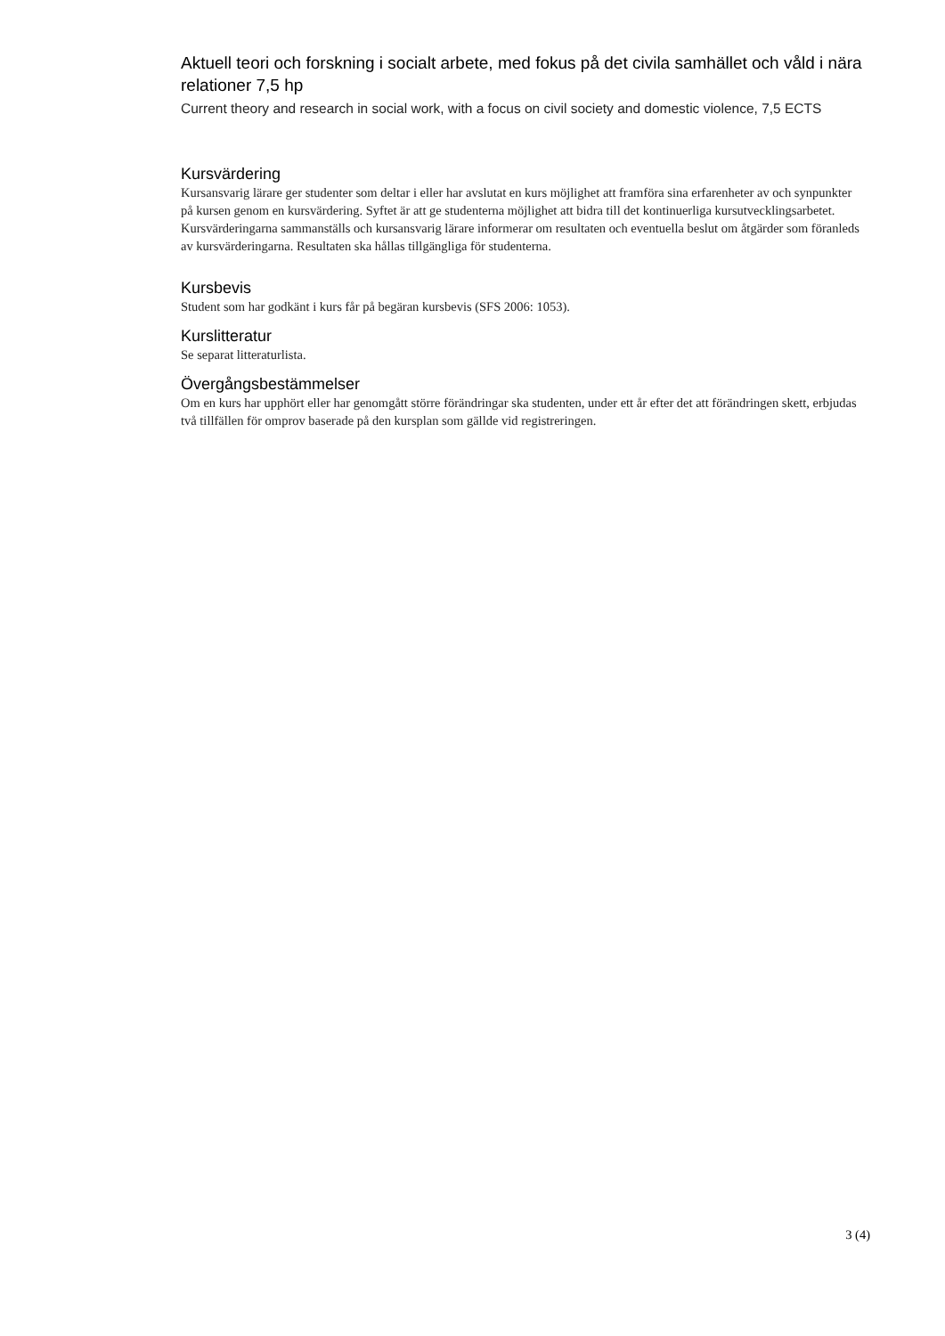Aktuell teori och forskning i socialt arbete, med fokus på det civila samhället och våld i nära relationer 7,5 hp
Current theory and research in social work, with a focus on civil society and domestic violence, 7,5 ECTS
Kursvärdering
Kursansvarig lärare ger studenter som deltar i eller har avslutat en kurs möjlighet att framföra sina erfarenheter av och synpunkter på kursen genom en kursvärdering. Syftet är att ge studenterna möjlighet att bidra till det kontinuerliga kursutvecklingsarbetet. Kursvärderingarna sammanställs och kursansvarig lärare informerar om resultaten och eventuella beslut om åtgärder som föranleds av kursvärderingarna. Resultaten ska hållas tillgängliga för studenterna.
Kursbevis
Student som har godkänt i kurs får på begäran kursbevis (SFS 2006: 1053).
Kurslitteratur
Se separat litteraturlista.
Övergångsbestämmelser
Om en kurs har upphört eller har genomgått större förändringar ska studenten, under ett år efter det att förändringen skett, erbjudas två tillfällen för omprov baserade på den kursplan som gällde vid registreringen.
3 (4)